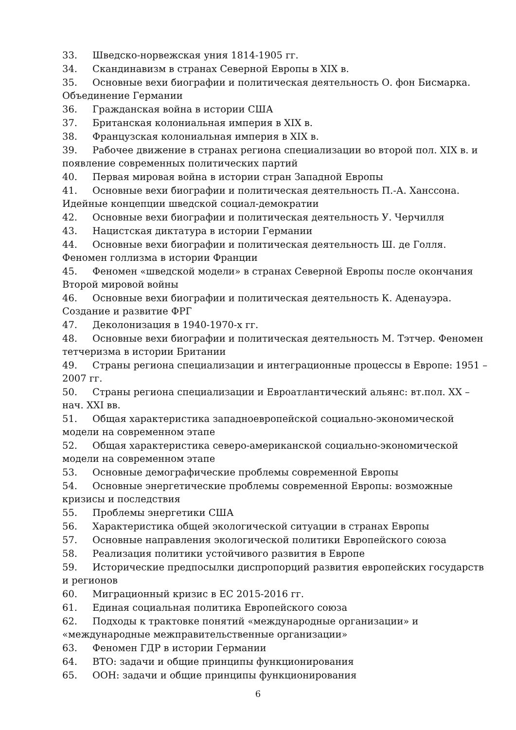33. Шведско-норвежская уния 1814-1905 гг.
34. Скандинавизм в странах Северной Европы в XIX в.
35. Основные вехи биографии и политическая деятельность О. фон Бисмарка. Объединение Германии
36. Гражданская война в истории США
37. Британская колониальная империя в XIX в.
38. Французская колониальная империя в XIX в.
39. Рабочее движение в странах региона специализации во второй пол. XIX в. и появление современных политических партий
40. Первая мировая война в истории стран Западной Европы
41. Основные вехи биографии и политическая деятельность П.-А. Ханссона. Идейные концепции шведской социал-демократии
42. Основные вехи биографии и политическая деятельность У. Черчилля
43. Нацистская диктатура в истории Германии
44. Основные вехи биографии и политическая деятельность Ш. де Голля. Феномен голлизма в истории Франции
45. Феномен «шведской модели» в странах Северной Европы после окончания Второй мировой войны
46. Основные вехи биографии и политическая деятельность К. Аденауэра. Создание и развитие ФРГ
47. Деколонизация в 1940-1970-х гг.
48. Основные вехи биографии и политическая деятельность М. Тэтчер. Феномен тетчеризма в истории Британии
49. Страны региона специализации и интеграционные процессы в Европе: 1951 – 2007 гг.
50. Страны региона специализации и Евроатлантический альянс: вт.пол. XX – нач. XXI вв.
51. Общая характеристика западноевропейской социально-экономической модели на современном этапе
52. Общая характеристика северо-американской социально-экономической модели на современном этапе
53. Основные демографические проблемы современной Европы
54. Основные энергетические проблемы современной Европы: возможные кризисы и последствия
55. Проблемы энергетики США
56. Характеристика общей экологической ситуации в странах Европы
57. Основные направления экологической политики Европейского союза
58. Реализация политики устойчивого развития в Европе
59. Исторические предпосылки диспропорций развития европейских государств и регионов
60. Миграционный кризис в ЕС 2015-2016 гг.
61. Единая социальная политика Европейского союза
62. Подходы к трактовке понятий «международные организации» и «международные межправительственные организации»
63. Феномен ГДР в истории Германии
64. ВТО: задачи и общие принципы функционирования
65. ООН: задачи и общие принципы функционирования
6